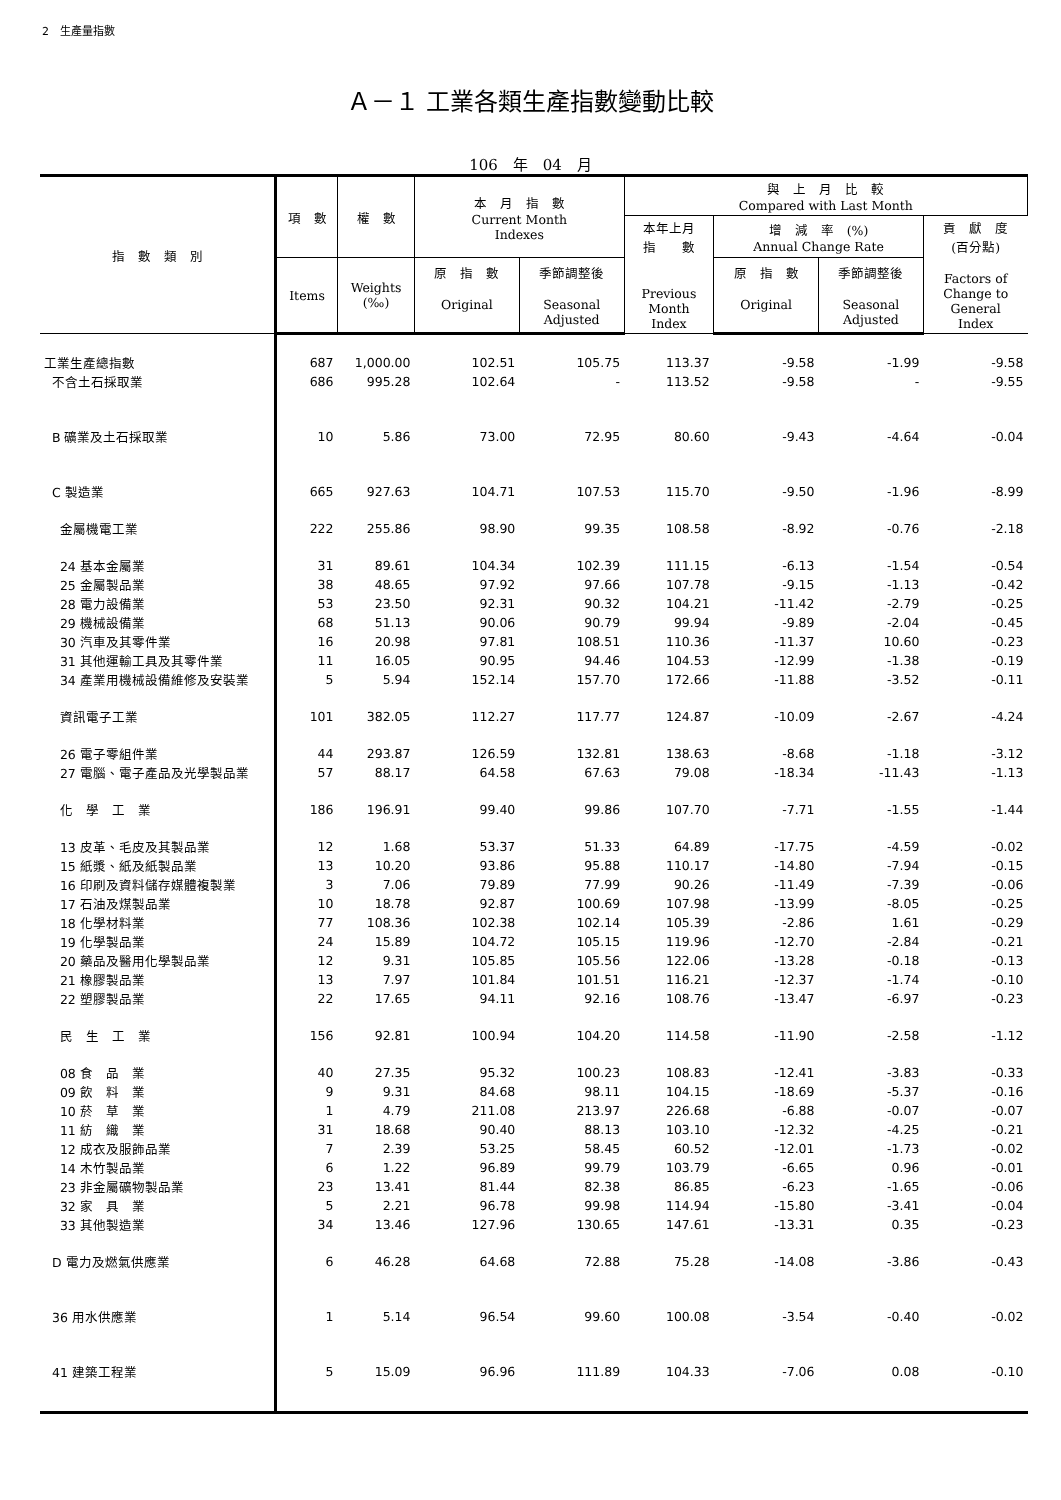2　生產量指數
Ａ－１ 工業各類生產指數變動比較
106　年　04　月
| 指 數 類 別 | 項 數 | 權 數 | 本 月 指 數 Current Month Indexes | | 與 上 月 比 較 Compared with Last Month | | | |
| --- | --- | --- | --- | --- | --- | --- | --- | --- |
| | | | | | 本年上月 指 數 Previous Month Index | 增 減 率 (%) Annual Change Rate | | 貢 獻 度 (百分點) Factors of Change to General Index |
| | Items | Weights (‰) | 原 指 數 Original | 季節調整後 Seasonal Adjusted | | 原 指 數 Original | 季節調整後 Seasonal Adjusted | |
| 工業生產總指數 | 687 | 1,000.00 | 102.51 | 105.75 | 113.37 | -9.58 | -1.99 | -9.58 |
| 不含土石採取業 | 686 | 995.28 | 102.64 | - | 113.52 | -9.58 | - | -9.55 |
| B 礦業及土石採取業 | 10 | 5.86 | 73.00 | 72.95 | 80.60 | -9.43 | -4.64 | -0.04 |
| C 製造業 | 665 | 927.63 | 104.71 | 107.53 | 115.70 | -9.50 | -1.96 | -8.99 |
| 金屬機電工業 | 222 | 255.86 | 98.90 | 99.35 | 108.58 | -8.92 | -0.76 | -2.18 |
| 24 基本金屬業 | 31 | 89.61 | 104.34 | 102.39 | 111.15 | -6.13 | -1.54 | -0.54 |
| 25 金屬製品業 | 38 | 48.65 | 97.92 | 97.66 | 107.78 | -9.15 | -1.13 | -0.42 |
| 28 電力設備業 | 53 | 23.50 | 92.31 | 90.32 | 104.21 | -11.42 | -2.79 | -0.25 |
| 29 機械設備業 | 68 | 51.13 | 90.06 | 90.79 | 99.94 | -9.89 | -2.04 | -0.45 |
| 30 汽車及其零件業 | 16 | 20.98 | 97.81 | 108.51 | 110.36 | -11.37 | 10.60 | -0.23 |
| 31 其他運輸工具及其零件業 | 11 | 16.05 | 90.95 | 94.46 | 104.53 | -12.99 | -1.38 | -0.19 |
| 34 產業用機械設備維修及安裝業 | 5 | 5.94 | 152.14 | 157.70 | 172.66 | -11.88 | -3.52 | -0.11 |
| 資訊電子工業 | 101 | 382.05 | 112.27 | 117.77 | 124.87 | -10.09 | -2.67 | -4.24 |
| 26 電子零組件業 | 44 | 293.87 | 126.59 | 132.81 | 138.63 | -8.68 | -1.18 | -3.12 |
| 27 電腦、電子產品及光學製品業 | 57 | 88.17 | 64.58 | 67.63 | 79.08 | -18.34 | -11.43 | -1.13 |
| 化 學 工 業 | 186 | 196.91 | 99.40 | 99.86 | 107.70 | -7.71 | -1.55 | -1.44 |
| 13 皮革、毛皮及其製品業 | 12 | 1.68 | 53.37 | 51.33 | 64.89 | -17.75 | -4.59 | -0.02 |
| 15 紙漿、紙及紙製品業 | 13 | 10.20 | 93.86 | 95.88 | 110.17 | -14.80 | -7.94 | -0.15 |
| 16 印刷及資料儲存媒體複製業 | 3 | 7.06 | 79.89 | 77.99 | 90.26 | -11.49 | -7.39 | -0.06 |
| 17 石油及煤製品業 | 10 | 18.78 | 92.87 | 100.69 | 107.98 | -13.99 | -8.05 | -0.25 |
| 18 化學材料業 | 77 | 108.36 | 102.38 | 102.14 | 105.39 | -2.86 | 1.61 | -0.29 |
| 19 化學製品業 | 24 | 15.89 | 104.72 | 105.15 | 119.96 | -12.70 | -2.84 | -0.21 |
| 20 藥品及醫用化學製品業 | 12 | 9.31 | 105.85 | 105.56 | 122.06 | -13.28 | -0.18 | -0.13 |
| 21 橡膠製品業 | 13 | 7.97 | 101.84 | 101.51 | 116.21 | -12.37 | -1.74 | -0.10 |
| 22 塑膠製品業 | 22 | 17.65 | 94.11 | 92.16 | 108.76 | -13.47 | -6.97 | -0.23 |
| 民 生 工 業 | 156 | 92.81 | 100.94 | 104.20 | 114.58 | -11.90 | -2.58 | -1.12 |
| 08 食 品 業 | 40 | 27.35 | 95.32 | 100.23 | 108.83 | -12.41 | -3.83 | -0.33 |
| 09 飲 料 業 | 9 | 9.31 | 84.68 | 98.11 | 104.15 | -18.69 | -5.37 | -0.16 |
| 10 菸 草 業 | 1 | 4.79 | 211.08 | 213.97 | 226.68 | -6.88 | -0.07 | -0.07 |
| 11 紡 織 業 | 31 | 18.68 | 90.40 | 88.13 | 103.10 | -12.32 | -4.25 | -0.21 |
| 12 成衣及服飾品業 | 7 | 2.39 | 53.25 | 58.45 | 60.52 | -12.01 | -1.73 | -0.02 |
| 14 木竹製品業 | 6 | 1.22 | 96.89 | 99.79 | 103.79 | -6.65 | 0.96 | -0.01 |
| 23 非金屬礦物製品業 | 23 | 13.41 | 81.44 | 82.38 | 86.85 | -6.23 | -1.65 | -0.06 |
| 32 家 具 業 | 5 | 2.21 | 96.78 | 99.98 | 114.94 | -15.80 | -3.41 | -0.04 |
| 33 其他製造業 | 34 | 13.46 | 127.96 | 130.65 | 147.61 | -13.31 | 0.35 | -0.23 |
| D 電力及燃氣供應業 | 6 | 46.28 | 64.68 | 72.88 | 75.28 | -14.08 | -3.86 | -0.43 |
| 36 用水供應業 | 1 | 5.14 | 96.54 | 99.60 | 100.08 | -3.54 | -0.40 | -0.02 |
| 41 建築工程業 | 5 | 15.09 | 96.96 | 111.89 | 104.33 | -7.06 | 0.08 | -0.10 |